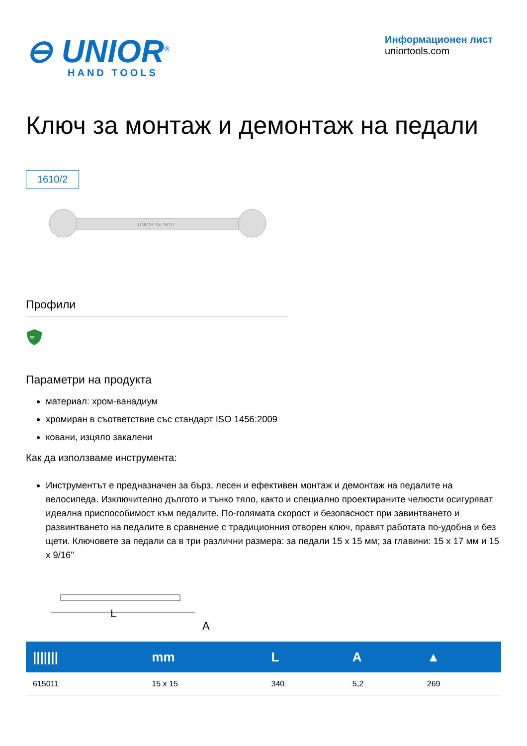⊖ UNIOR<sup>®</sup>
HAND TOOLS
Информационен лист
uniortools.com
Ключ за монтаж и демонтаж на педали
1610/2
UNIOR No.1610
Профили
∞
Параметри на продукта
материал: хром-ванадиум
хромиран в съответствие със стандарт ISO 1456:2009
ковани, изцяло закалени
Как да използваме инструмента:
Инструментът е предназначен за бърз, лесен и ефективен монтаж и демонтаж на педалите на велосипеда. Изключително дългото и тънко тяло, както и специално проектираните челюсти осигуряват идеална приспособимост към педалите. По-голямата скорост и безопасност при завинтването и развинтването на педалите в сравнение с традиционния отворен ключ, правят работата по-удобна и без щети. Ключовете за педали са в три различни размера: за педали 15 x 15 мм; за главини: 15 x 17 мм и 15 x 9/16"
L
A
| /////// | mm | L | A | ▲ |
| --- | --- | --- | --- | --- |
| 615011 | 15 x 15 | 340 | 5,2 | 269 |